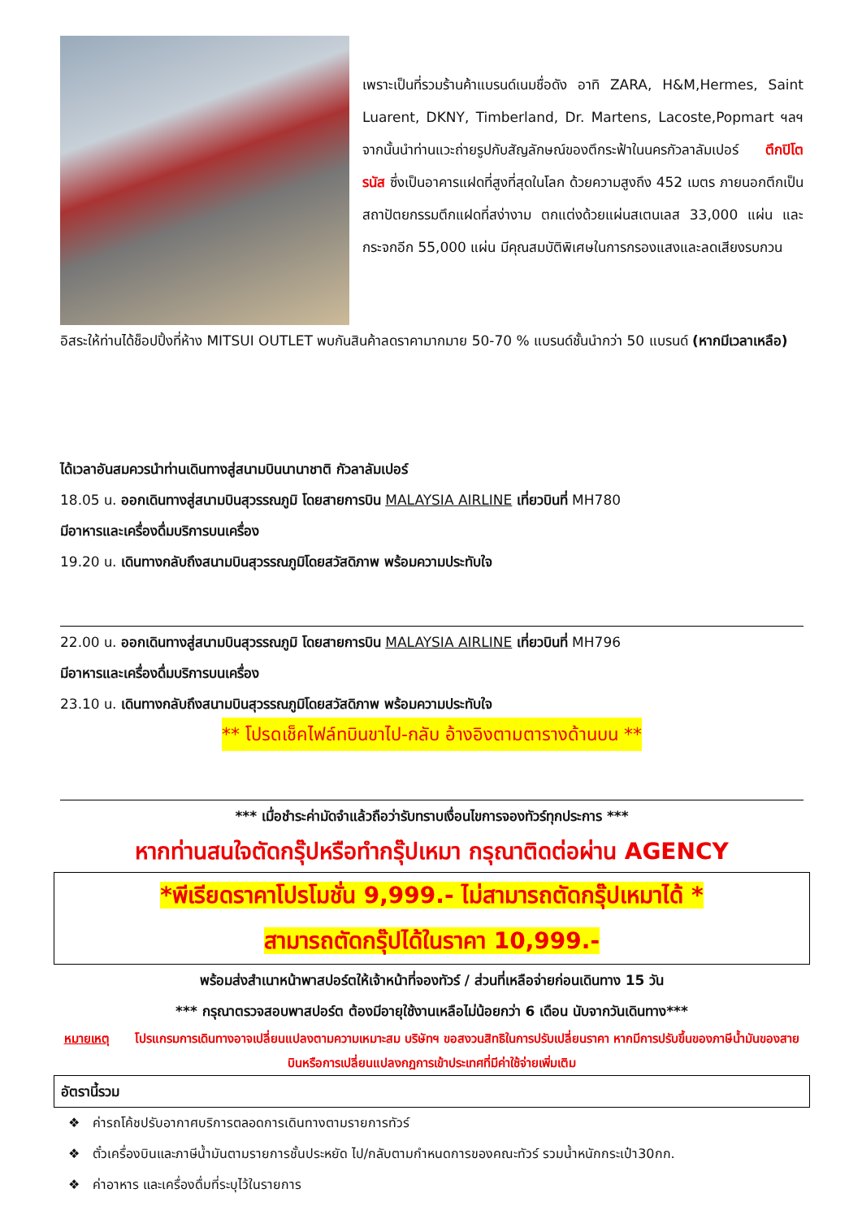เพราะเป็นที่รวมร้านค้าแบรนด์เนมชื่อดัง อาทิ ZARA, H&M,Hermes, Saint Luarent, DKNY, Timberland, Dr. Martens, Lacoste,Popmart ฯลฯ จากนั้นนำท่านแวะถ่ายรูปกับสัญลักษณ์ของตึกระฟ้าในนครกัวลาลัมเปอร์ ตึกปิโตรนัส ซึ่งเป็นอาคารแฝดที่สูงที่สุดในโลก ด้วยความสูงถึง 452 เมตร ภายนอกตึกเป็นสถาปัตยกรรมตึกแฝดที่สง่างาม ตกแต่งด้วยแผ่นสเตนเลส 33,000 แผ่น และกระจกอีก 55,000 แผ่น มีคุณสมบัติพิเศษในการกรองแสงและลดเสียงรบกวน
อิสระให้ท่านได้ช็อปปิ้งที่ห้าง MITSUI OUTLET พบกันสินค้าลดราคามากมาย 50-70 % แบรนด์ชั้นนำกว่า 50 แบรนด์ (หากมีเวลาเหลือ)
ได้เวลาอันสมควรนำท่านเดินทางสู่สนามบินนานาชาติ กัวลาลัมเปอร์
18.05 น. ออกเดินทางสู่สนามบินสุวรรณภูมิ โดยสายการบิน MALAYSIA AIRLINE เที่ยวบินที่ MH780
มีอาหารและเครื่องดื่มบริการบนเครื่อง
19.20 น. เดินทางกลับถึงสนามบินสุวรรณภูมิโดยสวัสดิภาพ พร้อมความประทับใจ
22.00 น. ออกเดินทางสู่สนามบินสุวรรณภูมิ โดยสายการบิน MALAYSIA AIRLINE เที่ยวบินที่ MH796
มีอาหารและเครื่องดื่มบริการบนเครื่อง
23.10 น. เดินทางกลับถึงสนามบินสุวรรณภูมิโดยสวัสดิภาพ พร้อมความประทับใจ
** โปรดเช็คไฟล์ทบินขาไป-กลับ อ้างอิงตามตารางด้านบน **
*** เมื่อชำระค่ามัดจำแล้วถือว่ารับทราบเงื่อนไขการจองทัวร์ทุกประการ ***
หากท่านสนใจตัดกรุ๊ปหรือทำกรุ๊ปเหมา กรุณาติดต่อผ่าน AGENCY
*พีเรียดราคาโปรโมชั่น 9,999.- ไม่สามารถตัดกรุ๊ปเหมาได้ *
สามารถตัดกรุ๊ปได้ในราคา 10,999.-
พร้อมส่งสำเนาหน้าพาสปอร์ตให้เจ้าหน้าที่จองทัวร์ / ส่วนที่เหลือจ่ายก่อนเดินทาง 15 วัน
*** กรุณาตรวจสอบพาสปอร์ต ต้องมีอายุใช้งานเหลือไม่น้อยกว่า 6 เดือน นับจากวันเดินทาง***
หมายเหตุ โปรแกรมการเดินทางอาจเปลี่ยนแปลงตามความเหมาะสม บริษัทฯ ขอสงวนสิทธิในการปรับเปลี่ยนราคา หากมีการปรับขึ้นของภาษีน้ำมันของสายบินหรือการเปลี่ยนแปลงกฎการเข้าประเทศที่มีค่าใช้จ่ายเพิ่มเติม
อัตรานี้รวม
❖ ค่ารถโค้ชปรับอากาศบริการตลอดการเดินทางตามรายการทัวร์
❖ ตั๋วเครื่องบินและภาษีน้ำมันตามรายการชั้นประหยัด ไป/กลับตามกำหนดการของคณะทัวร์ รวมน้ำหนักกระเป๋า30กก.
❖ ค่าอาหาร และเครื่องดื่มที่ระบุไว้ในรายการ